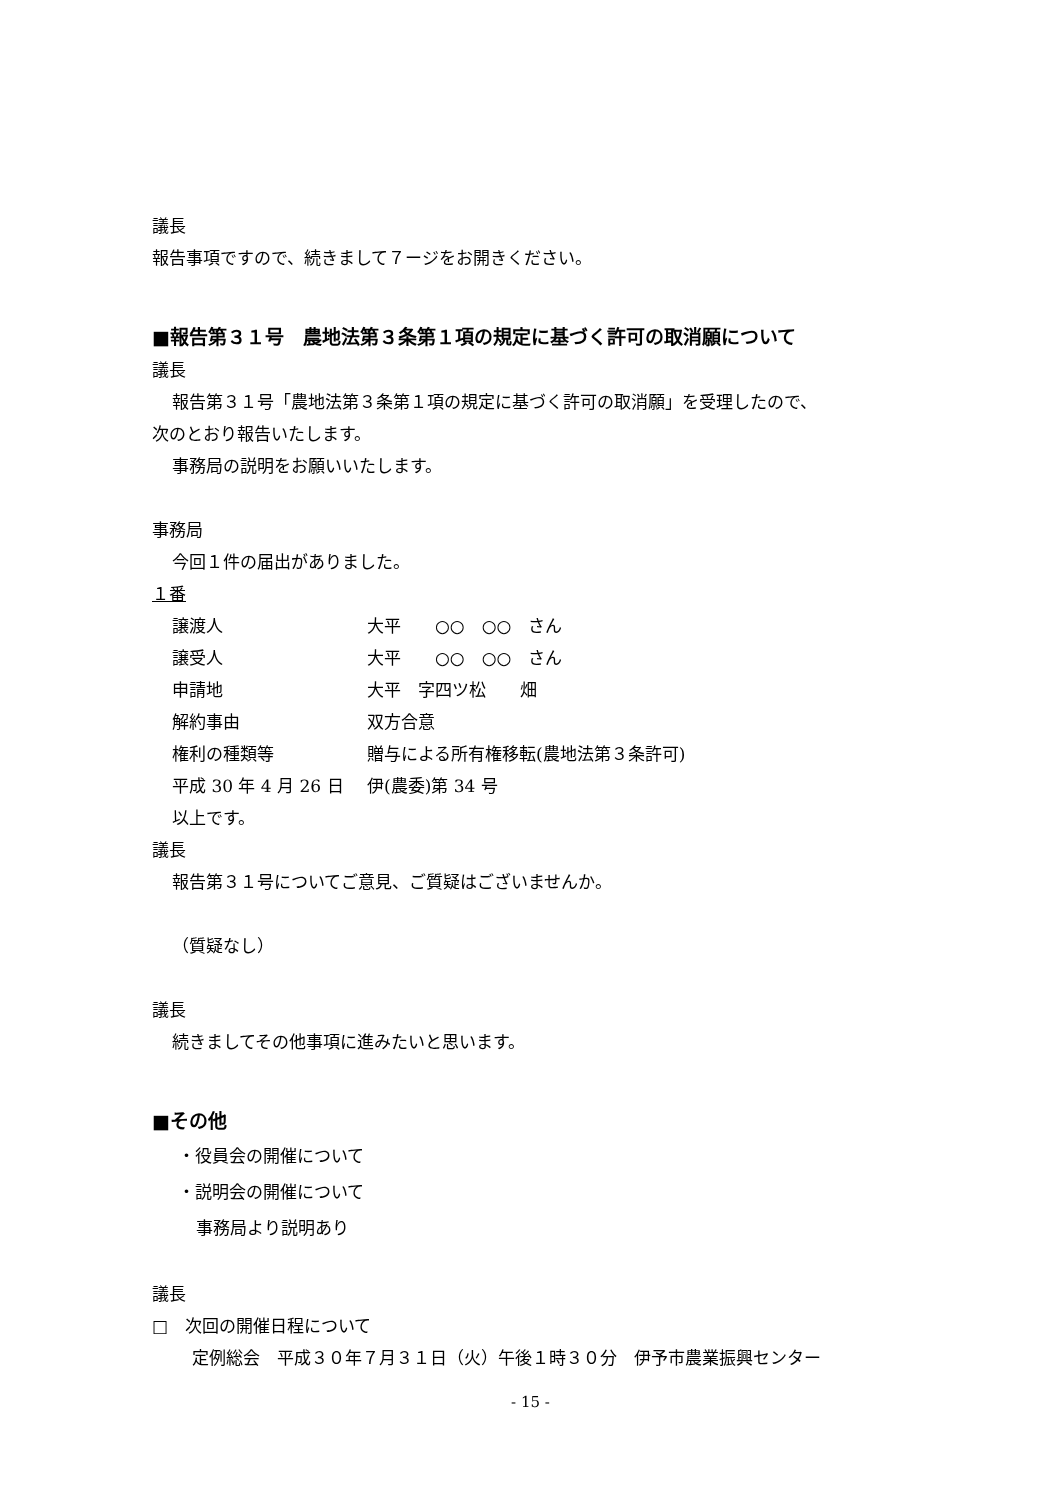議長
報告事項ですので、続きまして７ージをお開きください。
■報告第３１号　農地法第３条第１項の規定に基づく許可の取消願について
議長
報告第３１号「農地法第３条第１項の規定に基づく許可の取消願」を受理したので、
次のとおり報告いたします。
事務局の説明をお願いいたします。
事務局
今回１件の届出がありました。
１番
| 譲渡人 | 大平 ○○ ○○ さん |
| 譲受人 | 大平 ○○ ○○ さん |
| 申請地 | 大平 字四ツ松 畑 |
| 解約事由 | 双方合意 |
| 権利の種類等 | 贈与による所有権移転(農地法第３条許可) |
| 平成 30 年 4 月 26 日 | 伊(農委)第 34 号 |
以上です。
議長
報告第３１号についてご意見、ご質疑はございませんか。
（質疑なし）
議長
続きましてその他事項に進みたいと思います。
■その他
・役員会の開催について
・説明会の開催について
事務局より説明あり
議長
□　次回の開催日程について
定例総会　平成３０年７月３１日（火）午後１時３０分　伊予市農業振興センター
- 15 -